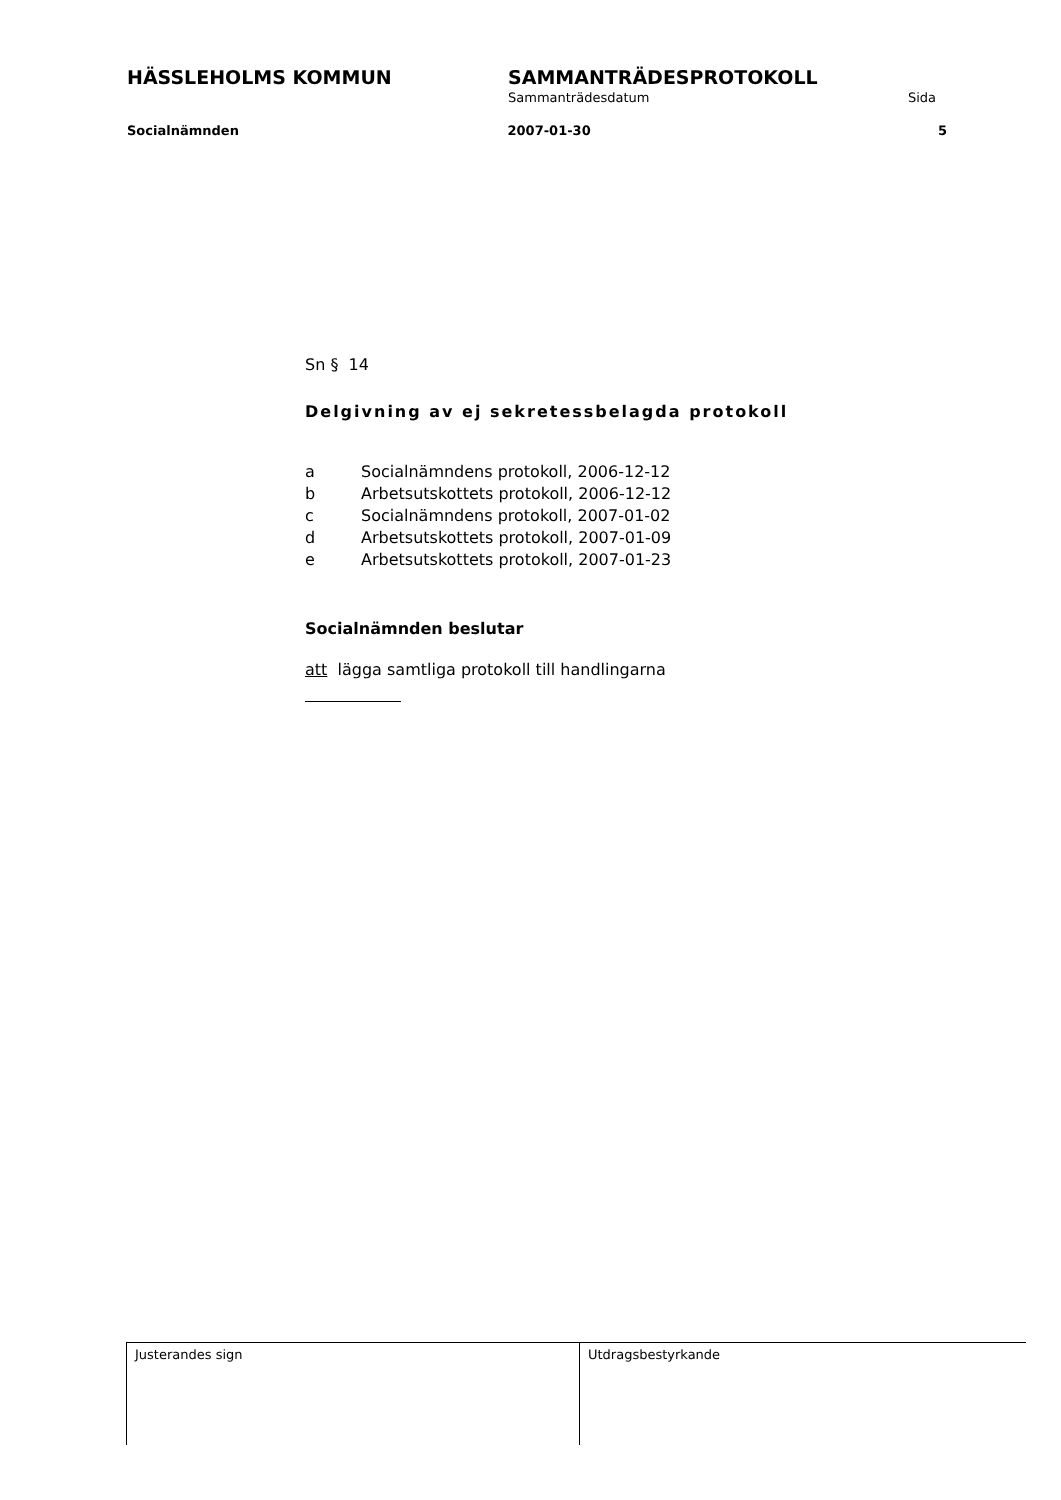HÄSSLEHOLMS KOMMUN SAMMANTRÄDESPROTOKOLL
Sammanträdesdatum Sida
Socialnämnden 2007-01-30 5
Sn § 14
Delgivning av ej sekretessbelagda protokoll
a Socialnämndens protokoll, 2006-12-12
b Arbetsutskottets protokoll, 2006-12-12
c Socialnämndens protokoll, 2007-01-02
d Arbetsutskottets protokoll, 2007-01-09
e Arbetsutskottets protokoll, 2007-01-23
Socialnämnden beslutar
att lägga samtliga protokoll till handlingarna
Justerandes sign Utdragsbestyrkande